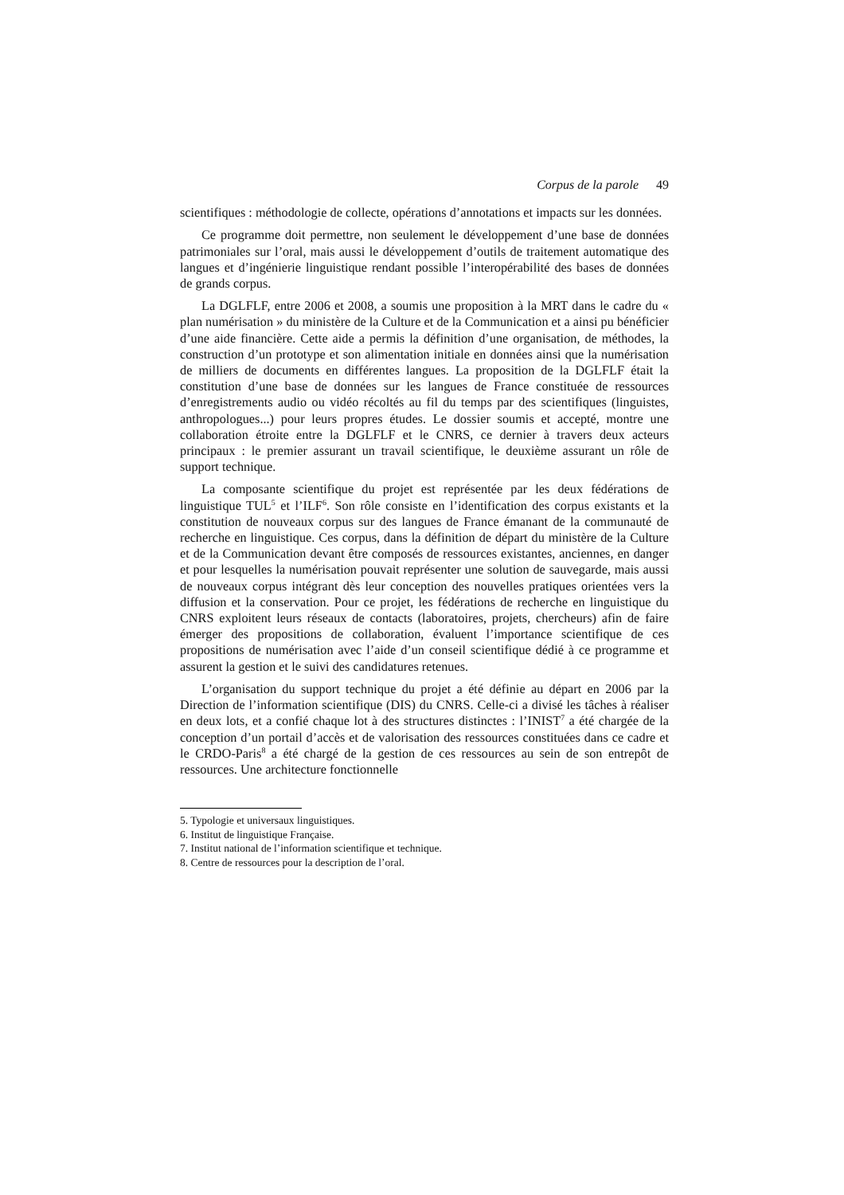Corpus de la parole 49
scientifiques : méthodologie de collecte, opérations d’annotations et impacts sur les données.
Ce programme doit permettre, non seulement le développement d’une base de données patrimoniales sur l’oral, mais aussi le développement d’outils de traitement automatique des langues et d’ingénierie linguistique rendant possible l’interopérabilité des bases de données de grands corpus.
La DGLFLF, entre 2006 et 2008, a soumis une proposition à la MRT dans le cadre du « plan numérisation » du ministère de la Culture et de la Communication et a ainsi pu bénéficier d’une aide financière. Cette aide a permis la définition d’une organisation, de méthodes, la construction d’un prototype et son alimentation initiale en données ainsi que la numérisation de milliers de documents en différentes langues. La proposition de la DGLFLF était la constitution d’une base de données sur les langues de France constituée de ressources d’enregistrements audio ou vidéo récoltés au fil du temps par des scientifiques (linguistes, anthropologues...) pour leurs propres études. Le dossier soumis et accepté, montre une collaboration étroite entre la DGLFLF et le CNRS, ce dernier à travers deux acteurs principaux : le premier assurant un travail scientifique, le deuxième assurant un rôle de support technique.
La composante scientifique du projet est représentée par les deux fédérations de linguistique TUL<sup>5</sup> et l’ILF<sup>6</sup>. Son rôle consiste en l’identification des corpus existants et la constitution de nouveaux corpus sur des langues de France émanant de la communauté de recherche en linguistique. Ces corpus, dans la définition de départ du ministère de la Culture et de la Communication devant être composés de ressources existantes, anciennes, en danger et pour lesquelles la numérisation pouvait représenter une solution de sauvegarde, mais aussi de nouveaux corpus intégrant dès leur conception des nouvelles pratiques orientées vers la diffusion et la conservation. Pour ce projet, les fédérations de recherche en linguistique du CNRS exploitent leurs réseaux de contacts (laboratoires, projets, chercheurs) afin de faire émerger des propositions de collaboration, évaluent l’importance scientifique de ces propositions de numérisation avec l’aide d’un conseil scientifique dédié à ce programme et assurent la gestion et le suivi des candidatures retenues.
L’organisation du support technique du projet a été définie au départ en 2006 par la Direction de l’information scientifique (DIS) du CNRS. Celle-ci a divisé les tâches à réaliser en deux lots, et a confié chaque lot à des structures distinctes : l’INIST<sup>7</sup> a été chargée de la conception d’un portail d’accès et de valorisation des ressources constituées dans ce cadre et le CRDO-Paris<sup>8</sup> a été chargé de la gestion de ces ressources au sein de son entrepôt de ressources. Une architecture fonctionnelle
5. Typologie et universaux linguistiques.
6. Institut de linguistique Française.
7. Institut national de l’information scientifique et technique.
8. Centre de ressources pour la description de l’oral.